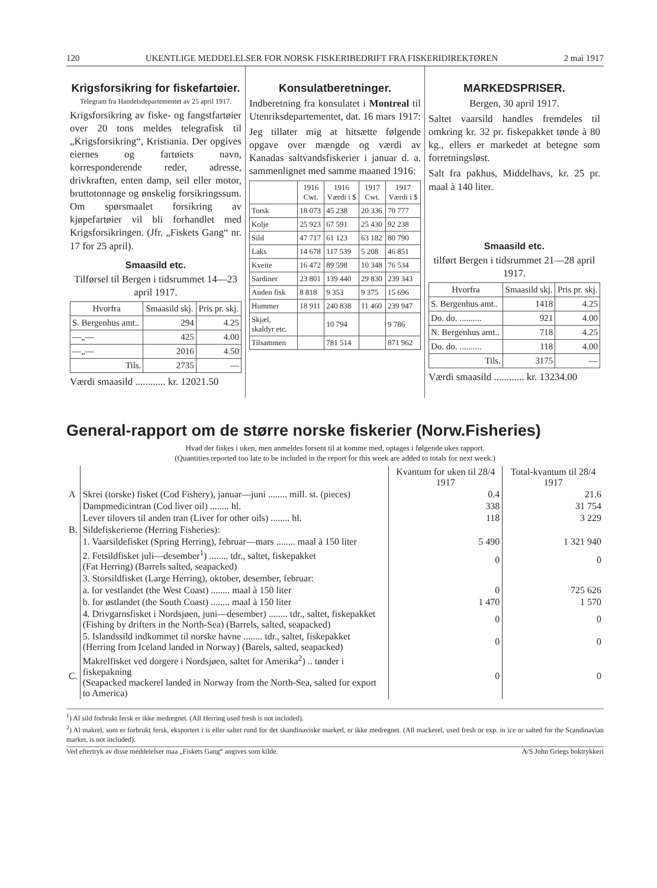120 UKENTLIGE MEDDELELSER FOR NORSK FISKERIBEDRIFT FRA FISKERIDIREKTØREN 2 mai 1917
Krigsforsikring for fiskefartøier.
Telegram fra Handelsdepartementet av 25 april 1917.
Krigsforsikring av fiske- og fangstfartøier over 20 tons meldes telegrafisk til „Krigsforsikring“, Kristiania. Der opgives eiernes og fartøiets navn, korresponderende reder, adresse, drivkraften, enten damp, seil eller motor, bruttotonnage og ønskelig forsikringssum. Om spørsmaalet forsikring av kjøpefartøier vil bli forhandlet med Krigsforsikringen. (Jfr. „Fiskets Gang“ nr. 17 for 25 april).
Smaasild etc.
Tilførsel til Bergen i tidsrummet 14—23 april 1917.
| Hvorfra | Smaasild skj. | Pris pr. skj. |
| --- | --- | --- |
| S. Bergenhus amt.. | 294 | 4.25 |
| —„— | 425 | 4.00 |
| —„— | 2016 | 4.50 |
| Tils. | 2735 | — |
Værdi smaasild ............ kr. 12021.50
Konsulatberetninger.
Indberetning fra konsulatet i Montreal til Utenriksdepartementet, dat. 16 mars 1917:
Jeg tillater mig at hitsætte følgende opgave over mængde og værdi av Kanadas saltvandsfiskerier i januar d. a. sammenlignet med samme maaned 1916:
| | 1916 Cwt. | 1916 Værdi i $ | 1917 Cwt. | 1917 Værdi i $ |
| --- | --- | --- | --- | --- |
| Torsk | 18 073 | 45 238 | 20 336 | 70 777 |
| Kolje | 25 923 | 67 591 | 25 430 | 92 238 |
| Sild | 47 717 | 61 123 | 63 182 | 80 790 |
| Laks | 14 678 | 117 539 | 5 208 | 46 851 |
| Kveite | 16 472 | 89 598 | 10 348 | 76 534 |
| Sardiner | 23 801 | 139 440 | 29 830 | 239 343 |
| Anden fisk | 8 818 | 9 353 | 9 375 | 15 696 |
| Hummer | 18 911 | 240 838 | 11 460 | 239 947 |
| Skjæl, skaldyr etc. | | 10 794 | | 9 786 |
| Tilsammen | | 781 514 | | 871 962 |
MARKEDSPRISER.
Bergen, 30 april 1917.
Saltet vaarsild handles fremdeles til omkring kr. 32 pr. fiskepakket tønde à 80 kg., ellers er markedet at betegne som forretningsløst.
Salt fra pakhus, Middelhavs, kr. 25 pr. maal à 140 liter.
Smaasild etc.
tilført Bergen i tidsrummet 21—28 april 1917.
| Hvorfra | Smaasild skj. | Pris pr. skj. |
| --- | --- | --- |
| S. Bergenhus amt.. | 1418 | 4.25 |
| Do. do. .......... | 921 | 4.00 |
| N. Bergenhus amt.. | 718 | 4.25 |
| Do. do. .......... | 118 | 4.00 |
| Tils. | 3175 | — |
Værdi smaasild ............ kr. 13234.00
General-rapport om de større norske fiskerier (Norw.Fisheries)
Hvad der fiskes i uken, men anmeldes forsent til at komme med, optages i følgende ukes rapport.
(Quantities reported too late to be included in the report for this week are added to totals for next week.)
| | | Kvantum for uken til 28/4 1917 | Total-kvantum til 28/4 1917 |
| A | Skrei (torske) fisket (Cod Fishery), januar—juni ........ mill. st. (pieces) | 0.4 | 21.6 |
| | Dampmedicintran (Cod liver oil) ........ hl. | 338 | 31 754 |
| | Lever tilovers til anden tran (Liver for other oils) ........ hl. | 118 | 3 229 |
| B. | Sildefiskerierne (Herring Fisheries): | | |
| | 1. Vaarsildefisket (Spring Herring), februar—mars ........ maal à 150 liter | 5 490 | 1 321 940 |
| | 2. Fetsildfisket juli—desember<sup>1</sup>) ........ tdr., saltet, fiskepakket (Fat Herring) (Barrels salted, seapacked) | 0 | 0 |
| | 3. Storsildfisket (Large Herring), oktober, desember, februar: | | |
| | a. for vestlandet (the West Coast) ........ maal à 150 liter | 0 | 725 626 |
| | b. for østlandet (the South Coast) ........ maal à 150 liter | 1 470 | 1 570 |
| | 4. Drivgarnsfisket i Nordsjøen, juni—desember) ........ tdr., saltet, fiskepakket (Fishing by drifters in the North-Sea) (Barrels, salted, seapacked) | 0 | 0 |
| | 5. Islandssild indkommet til norske havne ........ tdr., saltet, fiskepakket (Herring from Iceland landed in Norway) (Barels, salted, seapacked) | 0 | 0 |
| C. | Makrelfisket ved dorgere i Nordsjøen, saltet for Amerika<sup>2</sup>) .. tønder i fiskepakning (Seapacked mackerel landed in Norway from the North-Sea, salted for export to America) | 0 | 0 |
<sup>1</sup>) Al sild forbrukt fersk er ikke medregnet. (All Herring used fresh is not included).
<sup>2</sup>) Al makrel, som er forbrukt fersk, eksportert i is eller saltet rund for det skandinaviske marked, er ikke medregnet. (All mackerel, used fresh or exp. in ice or salted for the Scandinavian market, is not included).
Ved eftertryk av disse meddelelser maa „Fiskets Gang“ angives som kilde. A/S John Griegs boktrykkeri